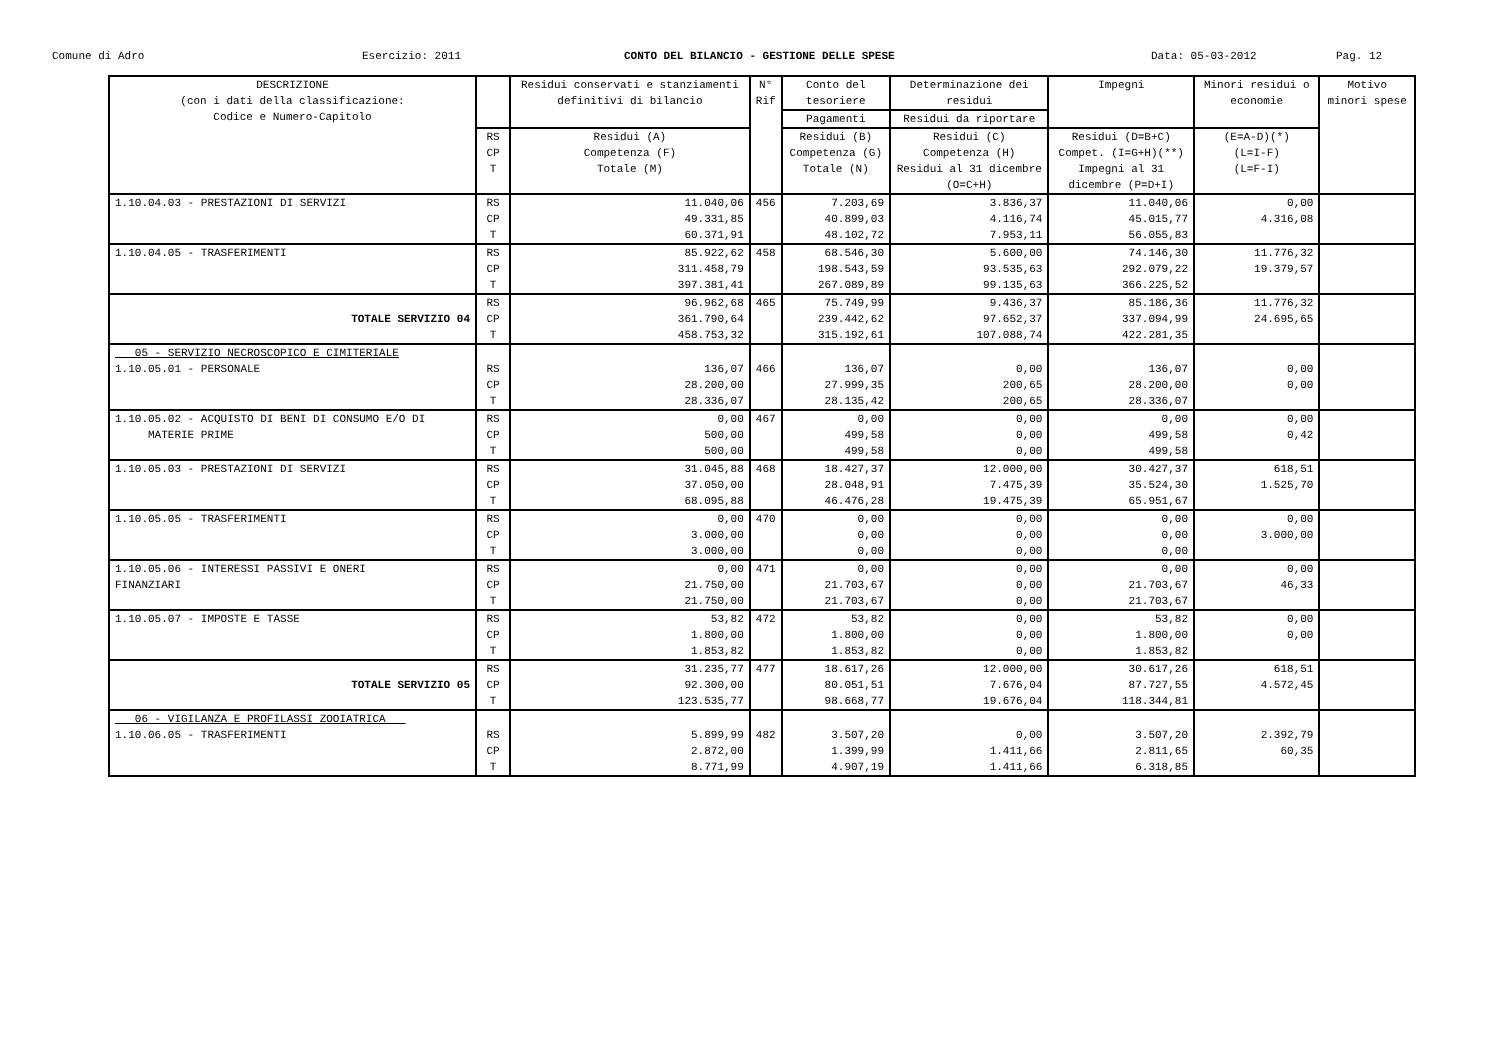Comune di Adro Esercizio: 2011 CONTO DEL BILANCIO - GESTIONE DELLE SPESE Data: 05-03-2012 Pag. 12
| DESCRIZIONE (con i dati della classificazione: Codice e Numero-Capitolo | | Residui conservati e stanziamenti definitivi di bilancio | N° Rif | Conto del tesoriere | Determinazione dei residui | Impegni | Minori residui o economie | Motivo minori spese |
| --- | --- | --- | --- | --- | --- | --- | --- | --- |
| | | | | Pagamenti | Residui da riportare | | | |
| | RS CP T | Residui (A) Competenza (F) Totale (M) | | Residui (B) Competenza (G) Totale (N) | Residui (C) Competenza (H) Residui al 31 dicembre (O=C+H) | Residui (D=B+C) Compet. (I=G+H)(**) Impegni al 31 dicembre (P=D+I) | (E=A-D)(*) (L=I-F) (L=F-I) | |
| 1.10.04.03 - PRESTAZIONI DI SERVIZI | RS CP T | 11.040,06 49.331,85 60.371,91 | 456 | 7.203,69 40.899,03 48.102,72 | 3.836,37 4.116,74 7.953,11 | 11.040,06 45.015,77 56.055,83 | 0,00 4.316,08 | |
| 1.10.04.05 - TRASFERIMENTI | RS CP T | 85.922,62 311.458,79 397.381,41 | 458 | 68.546,30 198.543,59 267.089,89 | 5.600,00 93.535,63 99.135,63 | 74.146,30 292.079,22 366.225,52 | 11.776,32 19.379,57 | |
| TOTALE SERVIZIO 04 | RS CP T | 96.962,68 361.790,64 458.753,32 | 465 | 75.749,99 239.442,62 315.192,61 | 9.436,37 97.652,37 107.088,74 | 85.186,36 337.094,99 422.281,35 | 11.776,32 24.695,65 | |
| 05 - SERVIZIO NECROSCOPICO E CIMITERIALE 1.10.05.01 - PERSONALE | RS CP T | 136,07 28.200,00 28.336,07 | 466 | 136,07 27.999,35 28.135,42 | 0,00 200,65 200,65 | 136,07 28.200,00 28.336,07 | 0,00 0,00 | |
| 1.10.05.02 - ACQUISTO DI BENI DI CONSUMO E/O DI MATERIE PRIME | RS CP T | 0,00 500,00 500,00 | 467 | 0,00 499,58 499,58 | 0,00 0,00 0,00 | 0,00 499,58 499,58 | 0,00 0,42 | |
| 1.10.05.03 - PRESTAZIONI DI SERVIZI | RS CP T | 31.045,88 37.050,00 68.095,88 | 468 | 18.427,37 28.048,91 46.476,28 | 12.000,00 7.475,39 19.475,39 | 30.427,37 35.524,30 65.951,67 | 618,51 1.525,70 | |
| 1.10.05.05 - TRASFERIMENTI | RS CP T | 0,00 3.000,00 3.000,00 | 470 | 0,00 0,00 0,00 | 0,00 0,00 0,00 | 0,00 0,00 0,00 | 0,00 3.000,00 | |
| 1.10.05.06 - INTERESSI PASSIVI E ONERI FINANZIARI | RS CP T | 0,00 21.750,00 21.750,00 | 471 | 0,00 21.703,67 21.703,67 | 0,00 0,00 0,00 | 0,00 21.703,67 21.703,67 | 0,00 46,33 | |
| 1.10.05.07 - IMPOSTE E TASSE | RS CP T | 53,82 1.800,00 1.853,82 | 472 | 53,82 1.800,00 1.853,82 | 0,00 0,00 0,00 | 53,82 1.800,00 1.853,82 | 0,00 0,00 | |
| TOTALE SERVIZIO 05 | RS CP T | 31.235,77 92.300,00 123.535,77 | 477 | 18.617,26 80.051,51 98.668,77 | 12.000,00 7.676,04 19.676,04 | 30.617,26 87.727,55 118.344,81 | 618,51 4.572,45 | |
| 06 - VIGILANZA E PROFILASSI ZOOIATRICA 1.10.06.05 - TRASFERIMENTI | RS CP T | 5.899,99 2.872,00 8.771,99 | 482 | 3.507,20 1.399,99 4.907,19 | 0,00 1.411,66 1.411,66 | 3.507,20 2.811,65 6.318,85 | 2.392,79 60,35 | |